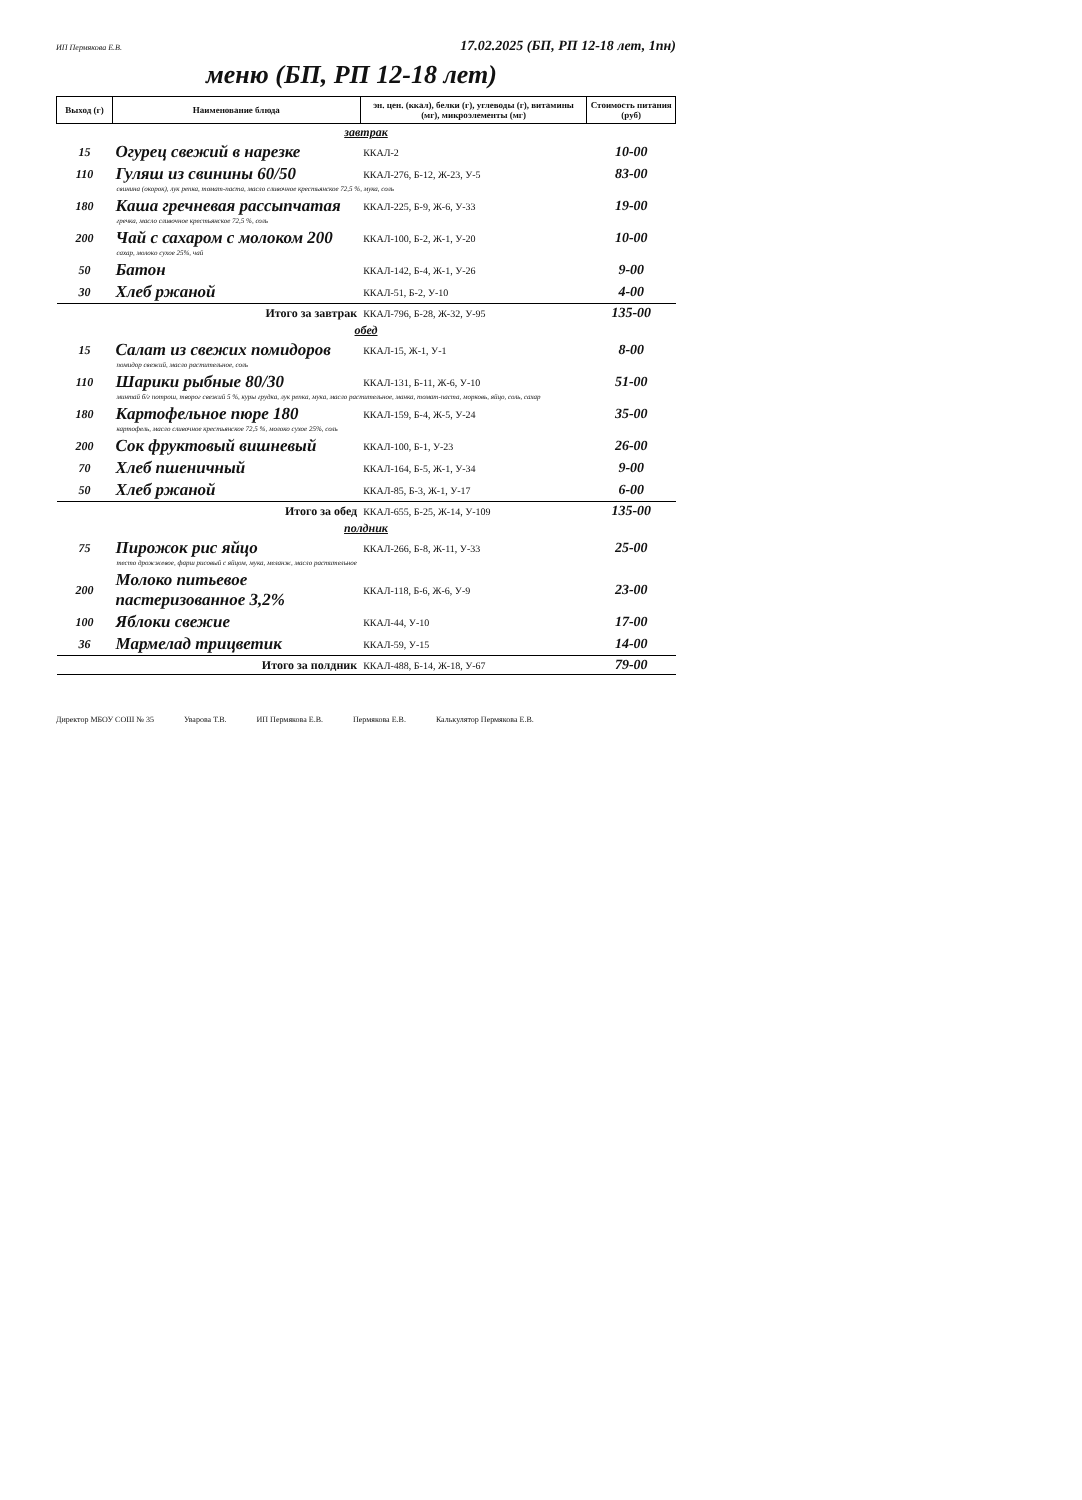ИП Пермякова Е.В. 17.02.2025 (БП, РП 12-18 лет, 1пн)
меню (БП, РП 12-18 лет)
| Выход (г) | Наименование блюда | эн. цен. (ккал), белки (г), углеводы (г), витамины (мг), микроэлементы (мг) | Стоимость питания (руб) |
| --- | --- | --- | --- |
| завтрак | | | |
| 15 | Огурец свежий в нарезке | ККАЛ-2 | 10-00 |
| 110 | Гуляш из свинины 60/50 | ККАЛ-276, Б-12, Ж-23, У-5 | 83-00 |
| свинина (окорок), лук репка, томат-паста, масло сливочное крестьянское 72,5 %, мука, соль | | | |
| 180 | Каша гречневая рассыпчатая | ККАЛ-225, Б-9, Ж-6, У-33 | 19-00 |
| гречка, масло сливочное крестьянское 72,5 %, соль | | | |
| 200 | Чай с сахаром с молоком 200 | ККАЛ-100, Б-2, Ж-1, У-20 | 10-00 |
| сахар, молоко сухое 25%, чай | | | |
| 50 | Батон | ККАЛ-142, Б-4, Ж-1, У-26 | 9-00 |
| 30 | Хлеб ржаной | ККАЛ-51, Б-2, У-10 | 4-00 |
| Итого за завтрак | | ККАЛ-796, Б-28, Ж-32, У-95 | 135-00 |
| обед | | | |
| 15 | Салат из свежих помидоров | ККАЛ-15, Ж-1, У-1 | 8-00 |
| помидор свежий, масло растительное, соль | | | |
| 110 | Шарики рыбные 80/30 | ККАЛ-131, Б-11, Ж-6, У-10 | 51-00 |
| минтай б/г потрош, творог свежий 5 %, куры грудка, лук репка, мука, масло растительное, манка, томат-паста, морковь, яйцо, соль, сахар | | | |
| 180 | Картофельное пюре 180 | ККАЛ-159, Б-4, Ж-5, У-24 | 35-00 |
| картофель, масло сливочное крестьянское 72,5 %, молоко сухое 25%, соль | | | |
| 200 | Сок фруктовый вишневый | ККАЛ-100, Б-1, У-23 | 26-00 |
| 70 | Хлеб пшеничный | ККАЛ-164, Б-5, Ж-1, У-34 | 9-00 |
| 50 | Хлеб ржаной | ККАЛ-85, Б-3, Ж-1, У-17 | 6-00 |
| Итого за обед | | ККАЛ-655, Б-25, Ж-14, У-109 | 135-00 |
| полдник | | | |
| 75 | Пирожок рис яйцо | ККАЛ-266, Б-8, Ж-11, У-33 | 25-00 |
| тесто дрожжевое, фарш рисовый с яйцом, мука, меланж, масло растительное | | | |
| 200 | Молоко питьевое пастеризованное 3,2% | ККАЛ-118, Б-6, Ж-6, У-9 | 23-00 |
| 100 | Яблоки свежие | ККАЛ-44, У-10 | 17-00 |
| 36 | Мармелад трицветик | ККАЛ-59, У-15 | 14-00 |
| Итого за полдник | | ККАЛ-488, Б-14, Ж-18, У-67 | 79-00 |
Директор МБОУ СОШ № 35 Уварова Т.В. ИП Пермякова Е.В. Пермякова Е.В. Калькулятор Пермякова Е.В.